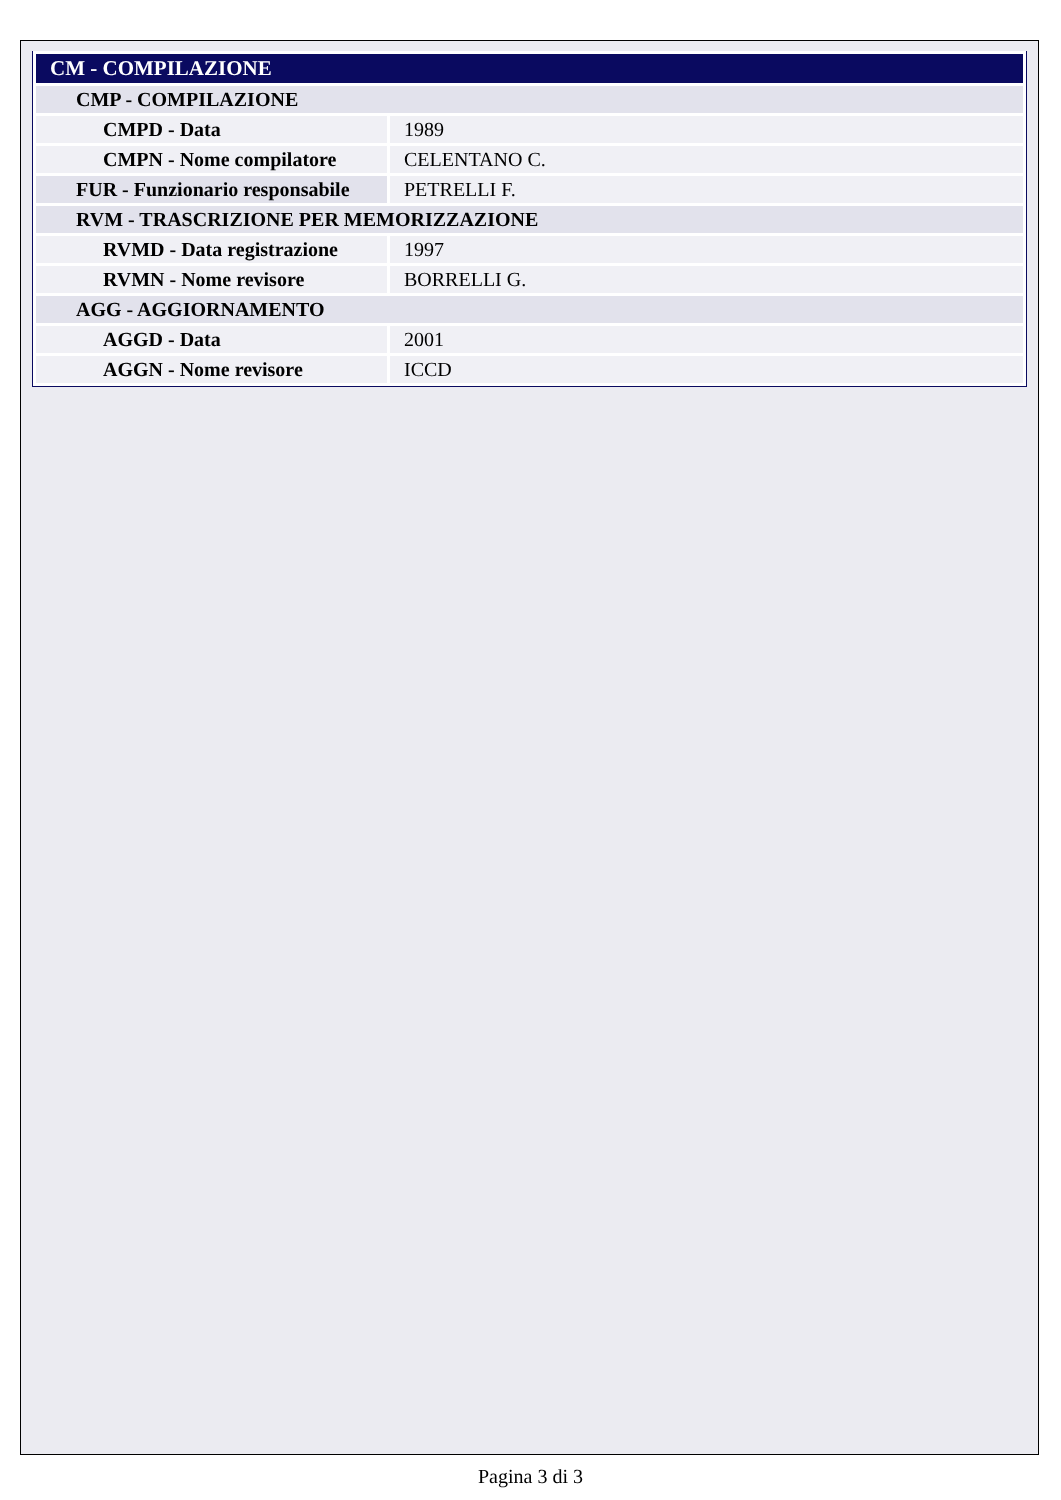| CM - COMPILAZIONE | |
| CMP - COMPILAZIONE | |
| CMPD - Data | 1989 |
| CMPN - Nome compilatore | CELENTANO C. |
| FUR - Funzionario responsabile | PETRELLI F. |
| RVM - TRASCRIZIONE PER MEMORIZZAZIONE | |
| RVMD - Data registrazione | 1997 |
| RVMN - Nome revisore | BORRELLI G. |
| AGG - AGGIORNAMENTO | |
| AGGD - Data | 2001 |
| AGGN - Nome revisore | ICCD |
Pagina 3 di 3